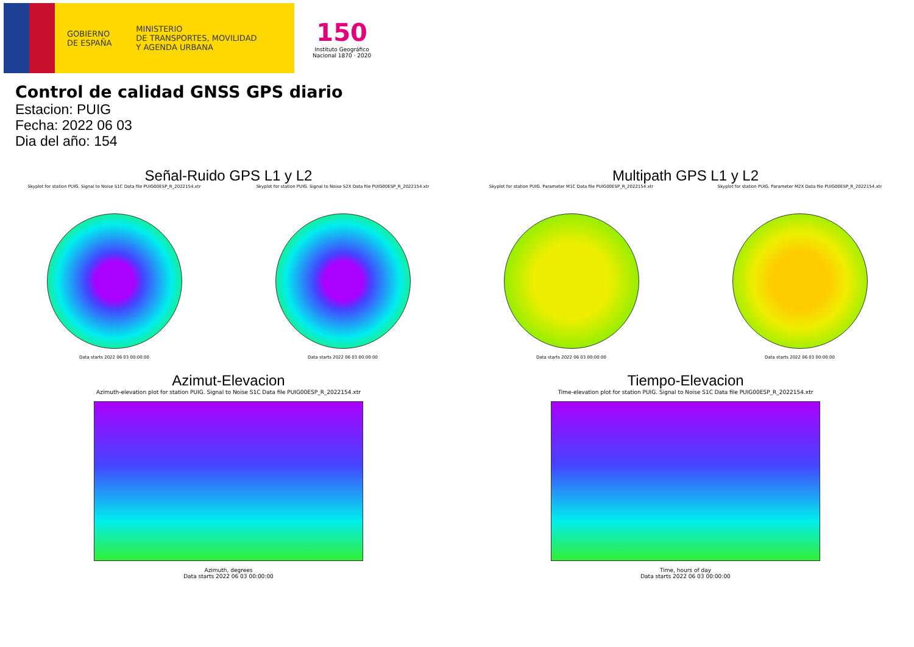GOBIERNO
DE ESPAÑA
MINISTERIO
DE TRANSPORTES, MOVILIDAD
Y AGENDA URBANA
150
Instituto Geográfico
Nacional 1870 · 2020
Control de calidad GNSS GPS diario
Estacion: PUIG
Fecha: 2022 06 03
Dia del año: 154
Señal-Ruido GPS L1 y L2
Skyplot for station PUIG. Signal to Noise S1C Data file PUIG00ESP_R_2022154.xtr
Data starts 2022 06 03 00:00:00
Skyplot for station PUIG. Signal to Noise S2X Data file PUIG00ESP_R_2022154.xtr
Data starts 2022 06 03 00:00:00
Multipath GPS L1 y L2
Skyplot for station PUIG. Parameter M1C Data file PUIG00ESP_R_2022154.xtr
Data starts 2022 06 03 00:00:00
Skyplot for station PUIG. Parameter M2X Data file PUIG00ESP_R_2022154.xtr
Data starts 2022 06 03 00:00:00
Azimut-Elevacion
Azimuth-elevation plot for station PUIG. Signal to Noise S1C Data file PUIG00ESP_R_2022154.xtr
Azimuth, degrees
Data starts 2022 06 03 00:00:00
Tiempo-Elevacion
Time-elevation plot for station PUIG. Signal to Noise S1C Data file PUIG00ESP_R_2022154.xtr
Time, hours of day
Data starts 2022 06 03 00:00:00